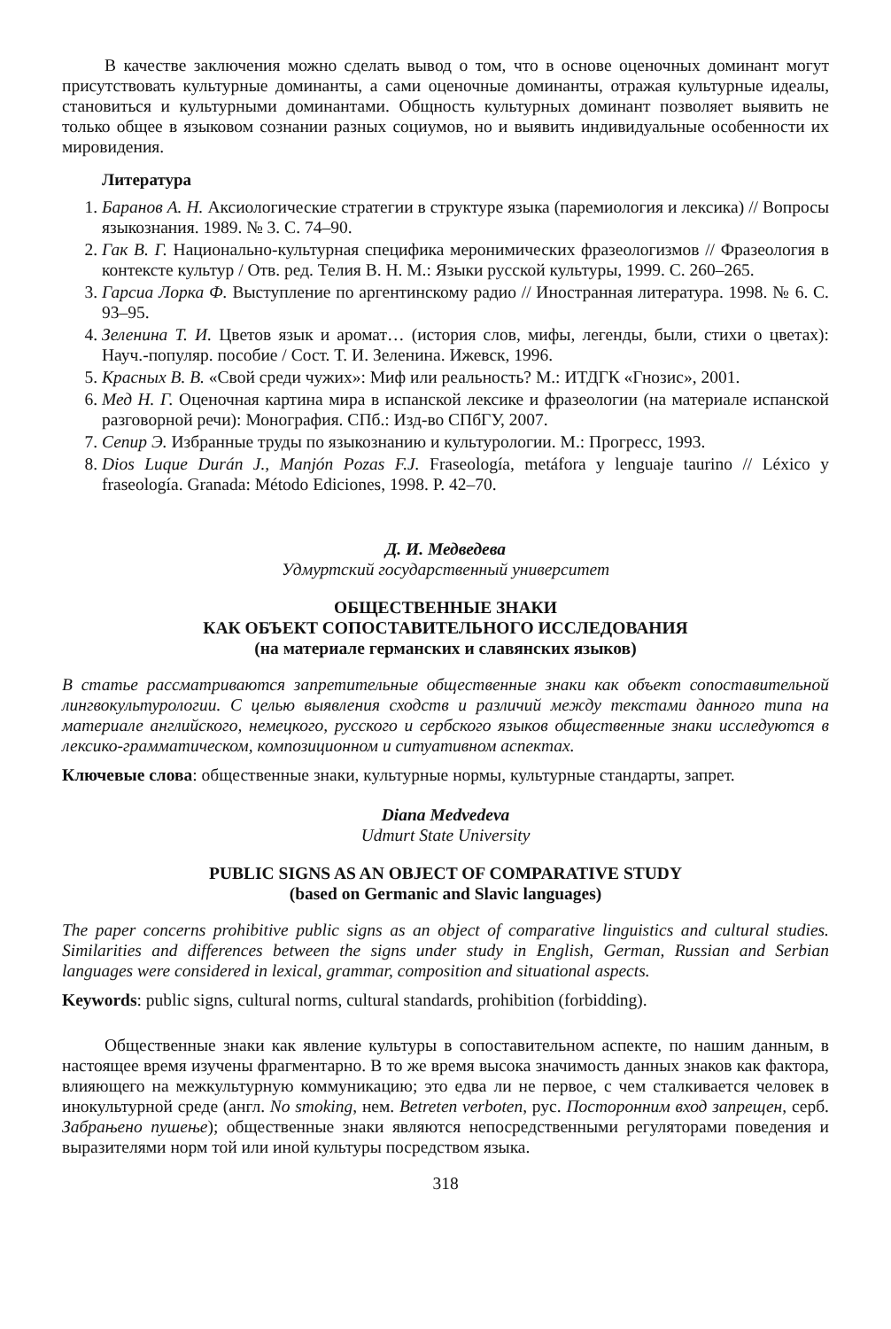В качестве заключения можно сделать вывод о том, что в основе оценочных доминант могут присутствовать культурные доминанты, а сами оценочные доминанты, отражая культурные идеалы, становиться и культурными доминантами. Общность культурных доминант позволяет выявить не только общее в языковом сознании разных социумов, но и выявить индивидуальные особенности их мировидения.
Литература
1. Баранов А. Н. Аксиологические стратегии в структуре языка (паремиология и лексика) // Вопросы языкознания. 1989. № 3. С. 74–90.
2. Гак В. Г. Национально-культурная специфика меронимических фразеологизмов // Фразеология в контексте культур / Отв. ред. Телия В. Н. М.: Языки русской культуры, 1999. С. 260–265.
3. Гарсиа Лорка Ф. Выступление по аргентинскому радио // Иностранная литература. 1998. № 6. С. 93–95.
4. Зеленина Т. И. Цветов язык и аромат… (история слов, мифы, легенды, были, стихи о цветах): Науч.-популяр. пособие / Сост. Т. И. Зеленина. Ижевск, 1996.
5. Красных В. В. «Свой среди чужих»: Миф или реальность? М.: ИТДГК «Гнозис», 2001.
6. Мед Н. Г. Оценочная картина мира в испанской лексике и фразеологии (на материале испанской разговорной речи): Монография. СПб.: Изд-во СПбГУ, 2007.
7. Сепир Э. Избранные труды по языкознанию и культурологии. М.: Прогресс, 1993.
8. Dios Luque Durán J., Manjón Pozas F.J. Fraseología, metáfora y lenguaje taurino // Léxico y fraseología. Granada: Método Ediciones, 1998. P. 42–70.
Д. И. Медведева
Удмуртский государственный университет
ОБЩЕСТВЕННЫЕ ЗНАКИ
КАК ОБЪЕКТ СОПОСТАВИТЕЛЬНОГО ИССЛЕДОВАНИЯ
(на материале германских и славянских языков)
В статье рассматриваются запретительные общественные знаки как объект сопоставительной лингвокультурологии. С целью выявления сходств и различий между текстами данного типа на материале английского, немецкого, русского и сербского языков общественные знаки исследуются в лексико-грамматическом, композиционном и ситуативном аспектах.
Ключевые слова: общественные знаки, культурные нормы, культурные стандарты, запрет.
Diana Medvedeva
Udmurt State University
PUBLIC SIGNS AS AN OBJECT OF COMPARATIVE STUDY
(based on Germanic and Slavic languages)
The paper concerns prohibitive public signs as an object of comparative linguistics and cultural studies. Similarities and differences between the signs under study in English, German, Russian and Serbian languages were considered in lexical, grammar, composition and situational aspects.
Keywords: public signs, cultural norms, cultural standards, prohibition (forbidding).
Общественные знаки как явление культуры в сопоставительном аспекте, по нашим данным, в настоящее время изучены фрагментарно. В то же время высока значимость данных знаков как фактора, влияющего на межкультурную коммуникацию; это едва ли не первое, с чем сталкивается человек в инокультурной среде (англ. No smoking, нем. Betreten verboten, рус. Посторонним вход запрещен, серб. Забрањено пушење); общественные знаки являются непосредственными регуляторами поведения и выразителями норм той или иной культуры посредством языка.
318